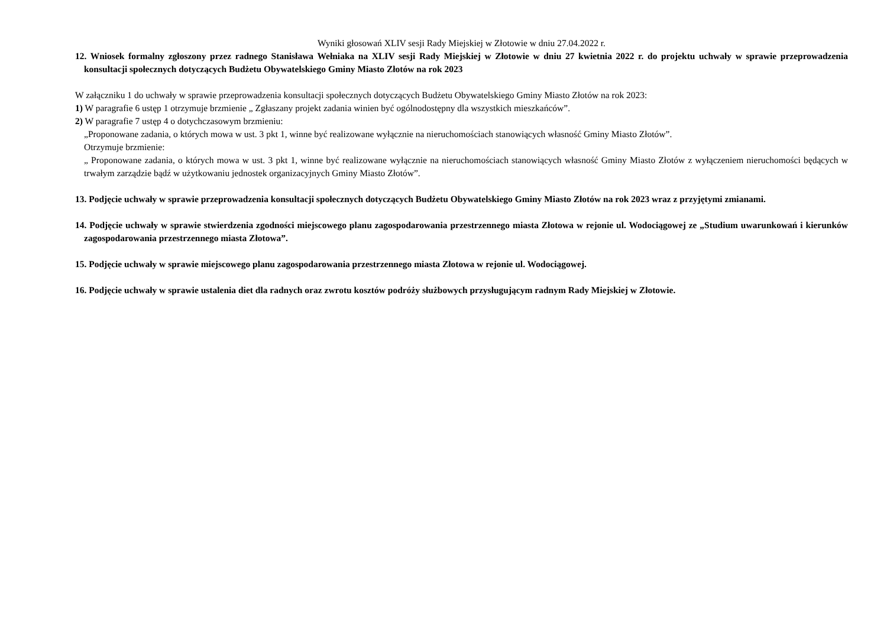Wyniki głosowań XLIV sesji Rady Miejskiej w Złotowie w dniu 27.04.2022 r.
12. Wniosek formalny zgłoszony przez radnego Stanisława Wełniaka na XLIV sesji Rady Miejskiej w Złotowie w dniu 27 kwietnia 2022 r. do projektu uchwały w sprawie przeprowadzenia konsultacji społecznych dotyczących Budżetu Obywatelskiego Gminy Miasto Złotów na rok 2023
W załączniku 1 do uchwały w sprawie przeprowadzenia konsultacji społecznych dotyczących Budżetu Obywatelskiego Gminy Miasto Złotów na rok 2023:
1) W paragrafie 6 ustęp 1 otrzymuje brzmienie „ Zgłaszany projekt zadania winien być ogólnodostępny dla wszystkich mieszkańców”.
2) W paragrafie 7 ustęp 4 o dotychczasowym brzmieniu:
„Proponowane zadania, o których mowa w ust. 3 pkt 1, winne być realizowane wyłącznie na nieruchomościach stanowiących własność Gminy Miasto Złotów”.
Otrzymuje brzmienie:
„ Proponowane zadania, o których mowa w ust. 3 pkt 1, winne być realizowane wyłącznie na nieruchomościach stanowiących własność Gminy Miasto Złotów z wyłączeniem nieruchomości będących w trwałym zarządzie bądź w użytkowaniu jednostek organizacyjnych Gminy Miasto Złotów”.
13. Podjęcie uchwały w sprawie przeprowadzenia konsultacji społecznych dotyczących Budżetu Obywatelskiego Gminy Miasto Złotów na rok 2023 wraz z przyjętymi zmianami.
14. Podjęcie uchwały w sprawie stwierdzenia zgodności miejscowego planu zagospodarowania przestrzennego miasta Złotowa w rejonie ul. Wodociągowej ze „Studium uwarunkowań i kierunków zagospodarowania przestrzennego miasta Złotowa”.
15. Podjęcie uchwały w sprawie miejscowego planu zagospodarowania przestrzennego miasta Złotowa w rejonie ul. Wodociągowej.
16. Podjęcie uchwały w sprawie ustalenia diet dla radnych oraz zwrotu kosztów podróży służbowych przysługującym radnym Rady Miejskiej w Złotowie.